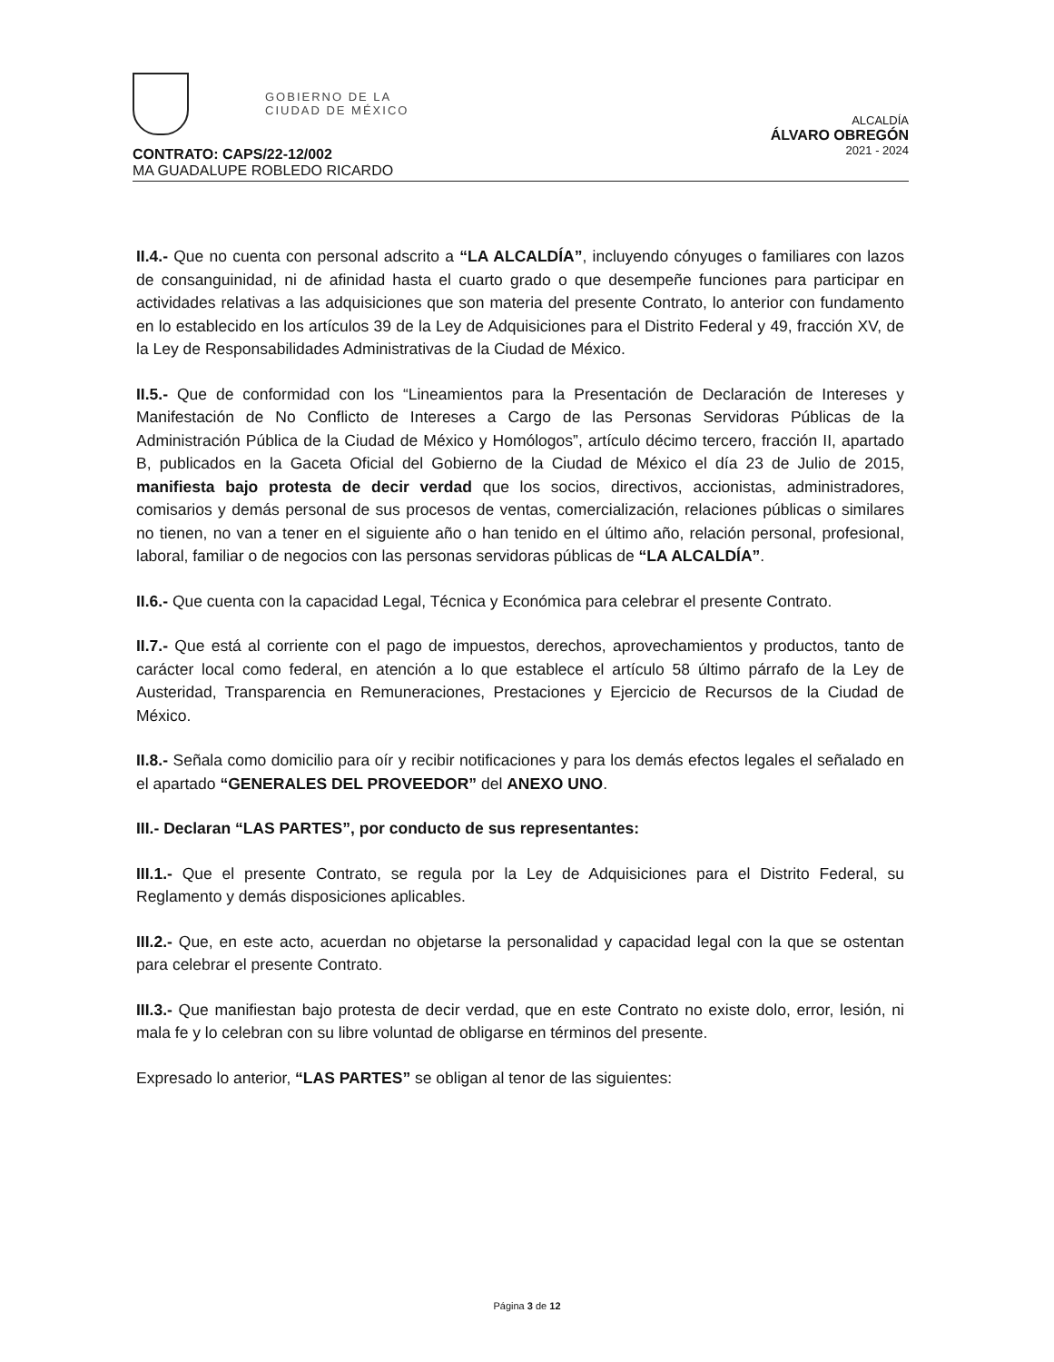GOBIERNO DE LA
CIUDAD DE MÉXICO
ALCALDÍA
ÁLVARO OBREGÓN
2021 - 2024
CONTRATO: CAPS/22-12/002
MA GUADALUPE ROBLEDO RICARDO
II.4.- Que no cuenta con personal adscrito a “LA ALCALDÍA”, incluyendo cónyuges o familiares con lazos de consanguinidad, ni de afinidad hasta el cuarto grado o que desempeñe funciones para participar en actividades relativas a las adquisiciones que son materia del presente Contrato, lo anterior con fundamento en lo establecido en los artículos 39 de la Ley de Adquisiciones para el Distrito Federal y 49, fracción XV, de la Ley de Responsabilidades Administrativas de la Ciudad de México.
II.5.- Que de conformidad con los “Lineamientos para la Presentación de Declaración de Intereses y Manifestación de No Conflicto de Intereses a Cargo de las Personas Servidoras Públicas de la Administración Pública de la Ciudad de México y Homólogos”, artículo décimo tercero, fracción II, apartado B, publicados en la Gaceta Oficial del Gobierno de la Ciudad de México el día 23 de Julio de 2015, manifiesta bajo protesta de decir verdad que los socios, directivos, accionistas, administradores, comisarios y demás personal de sus procesos de ventas, comercialización, relaciones públicas o similares no tienen, no van a tener en el siguiente año o han tenido en el último año, relación personal, profesional, laboral, familiar o de negocios con las personas servidoras públicas de “LA ALCALDÍA”.
II.6.- Que cuenta con la capacidad Legal, Técnica y Económica para celebrar el presente Contrato.
II.7.- Que está al corriente con el pago de impuestos, derechos, aprovechamientos y productos, tanto de carácter local como federal, en atención a lo que establece el artículo 58 último párrafo de la Ley de Austeridad, Transparencia en Remuneraciones, Prestaciones y Ejercicio de Recursos de la Ciudad de México.
II.8.- Señala como domicilio para oír y recibir notificaciones y para los demás efectos legales el señalado en el apartado “GENERALES DEL PROVEEDOR” del ANEXO UNO.
III.- Declaran “LAS PARTES”, por conducto de sus representantes:
III.1.- Que el presente Contrato, se regula por la Ley de Adquisiciones para el Distrito Federal, su Reglamento y demás disposiciones aplicables.
III.2.- Que, en este acto, acuerdan no objetarse la personalidad y capacidad legal con la que se ostentan para celebrar el presente Contrato.
III.3.- Que manifiestan bajo protesta de decir verdad, que en este Contrato no existe dolo, error, lesión, ni mala fe y lo celebran con su libre voluntad de obligarse en términos del presente.
Expresado lo anterior, “LAS PARTES” se obligan al tenor de las siguientes:
Página 3 de 12